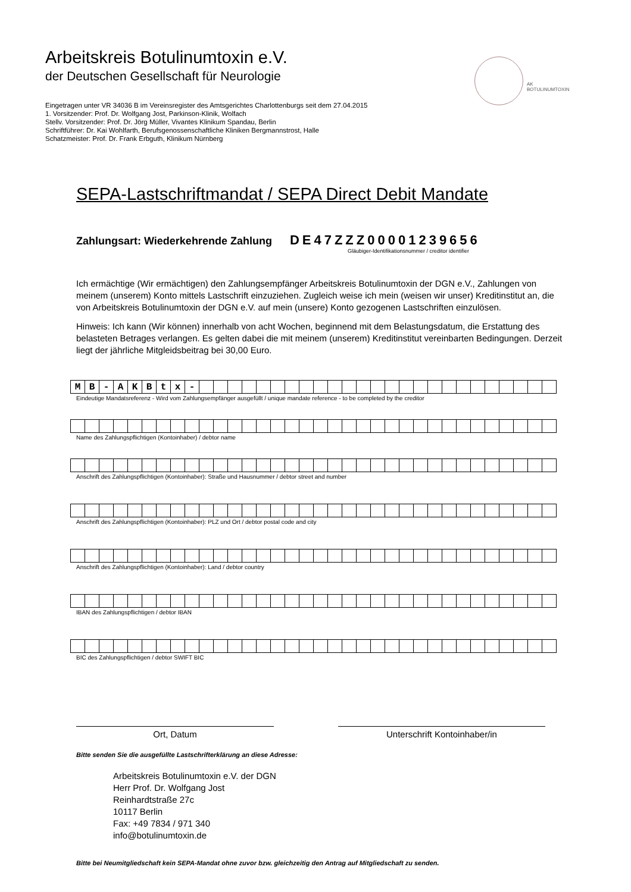AK
BOTULINUMTOXIN
Arbeitskreis Botulinumtoxin e.V.
der Deutschen Gesellschaft für Neurologie
Eingetragen unter VR 34036 B im Vereinsregister des Amtsgerichtes Charlottenburgs seit dem 27.04.2015
1. Vorsitzender: Prof. Dr. Wolfgang Jost, Parkinson-Klinik, Wolfach
Stellv. Vorsitzender: Prof. Dr. Jörg Müller, Vivantes Klinikum Spandau, Berlin
Schriftführer: Dr. Kai Wohlfarth, Berufsgenossenschaftliche Kliniken Bergmannstrost, Halle
Schatzmeister: Prof. Dr. Frank Erbguth, Klinikum Nürnberg
SEPA-Lastschriftmandat / SEPA Direct Debit Mandate
Zahlungsart: Wiederkehrende Zahlung DE47ZZZ00001239656
Gläubiger-Identifikationsnummer / creditor identifier
Ich ermächtige (Wir ermächtigen) den Zahlungsempfänger Arbeitskreis Botulinumtoxin der DGN e.V., Zahlungen von meinem (unserem) Konto mittels Lastschrift einzuziehen. Zugleich weise ich mein (weisen wir unser) Kreditinstitut an, die von Arbeitskreis Botulinumtoxin der DGN e.V. auf mein (unsere) Konto gezogenen Lastschriften einzulösen.
Hinweis: Ich kann (Wir können) innerhalb von acht Wochen, beginnend mit dem Belastungsdatum, die Erstattung des belasteten Betrages verlangen. Es gelten dabei die mit meinem (unserem) Kreditinstitut vereinbarten Bedingungen. Derzeit liegt der jährliche Mitgleidsbeitrag bei 30,00 Euro.
| M | B | - | A | K | B | t | x | - | | | | | | | | | | | | | | | | | | | | | | | | | |
Eindeutige Mandatsreferenz - Wird vom Zahlungsempfänger ausgefüllt / unique mandate reference - to be completed by the creditor
Name des Zahlungspflichtigen (Kontoinhaber) / debtor name
Anschrift des Zahlungspflichtigen (Kontoinhaber): Straße und Hausnummer / debtor street and number
Anschrift des Zahlungspflichtigen (Kontoinhaber): PLZ und Ort / debtor postal code and city
Anschrift des Zahlungspflichtigen (Kontoinhaber): Land / debtor country
IBAN des Zahlungspflichtigen / debtor IBAN
BIC des Zahlungspflichtigen / debtor SWIFT BIC
Ort, Datum Unterschrift Kontoinhaber/in
Bitte senden Sie die ausgefüllte Lastschrifterklärung an diese Adresse:
Arbeitskreis Botulinumtoxin e.V. der DGN
Herr Prof. Dr. Wolfgang Jost
Reinhardtstraße 27c
10117 Berlin
Fax: +49 7834 / 971 340
info@botulinumtoxin.de
Bitte bei Neumitgliedschaft kein SEPA-Mandat ohne zuvor bzw. gleichzeitig den Antrag auf Mitgliedschaft zu senden.